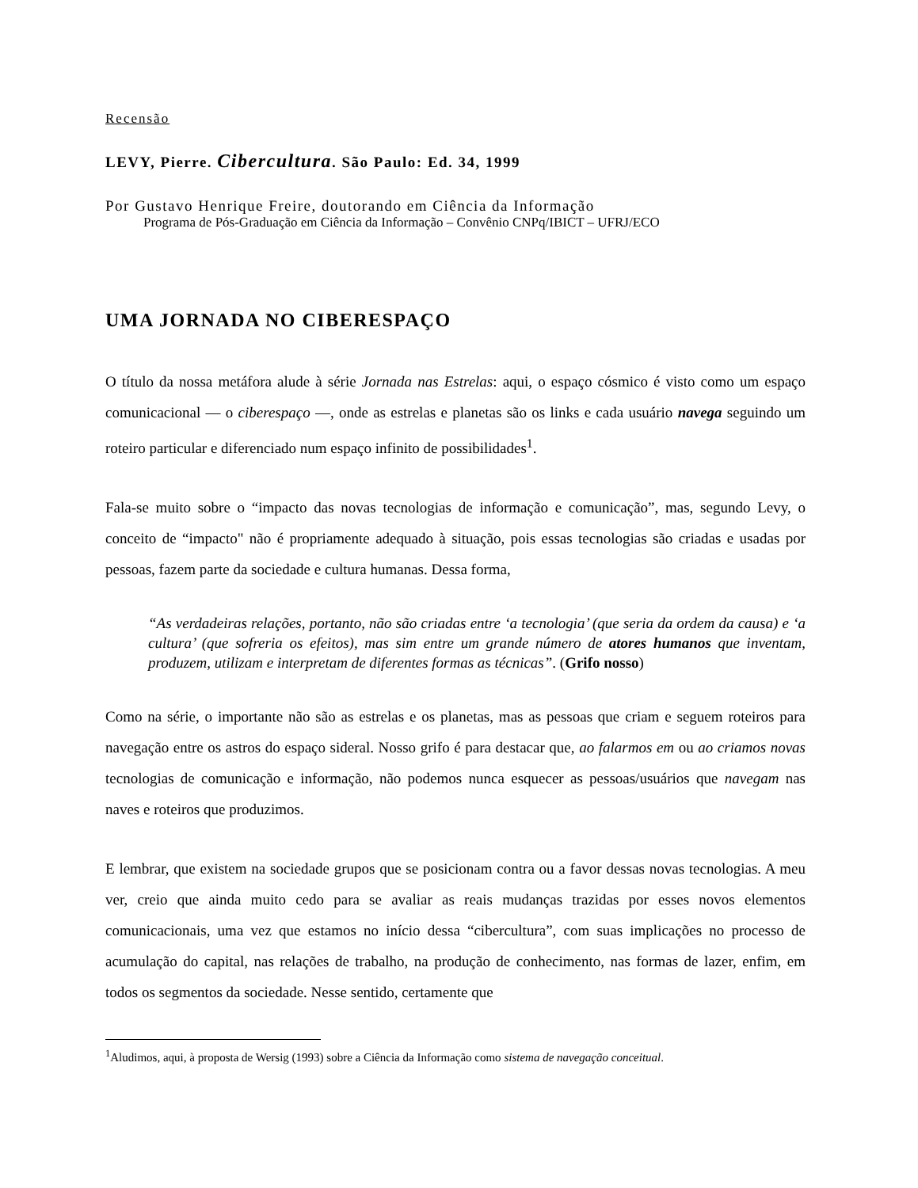Recensão
LEVY, Pierre. Cibercultura. São Paulo: Ed. 34, 1999
Por Gustavo Henrique Freire, doutorando em Ciência da Informação
Programa de Pós-Graduação em Ciência da Informação – Convênio CNPq/IBICT – UFRJ/ECO
UMA JORNADA NO CIBERESPAÇO
O título da nossa metáfora alude à série Jornada nas Estrelas: aqui, o espaço cósmico é visto como um espaço comunicacional — o ciberespaço —, onde as estrelas e planetas são os links e cada usuário navega seguindo um roteiro particular e diferenciado num espaço infinito de possibilidades<sup>1</sup>.
Fala-se muito sobre o “impacto das novas tecnologias de informação e comunicação”, mas, segundo Levy, o conceito de “impacto" não é propriamente adequado à situação, pois essas tecnologias são criadas e usadas por pessoas, fazem parte da sociedade e cultura humanas. Dessa forma,
“As verdadeiras relações, portanto, não são criadas entre ‘a tecnologia’ (que seria da ordem da causa) e ‘a cultura’ (que sofreria os efeitos), mas sim entre um grande número de atores humanos que inventam, produzem, utilizam e interpretam de diferentes formas as técnicas”. (Grifo nosso)
Como na série, o importante não são as estrelas e os planetas, mas as pessoas que criam e seguem roteiros para navegação entre os astros do espaço sideral. Nosso grifo é para destacar que, ao falarmos em ou ao criamos novas tecnologias de comunicação e informação, não podemos nunca esquecer as pessoas/usuários que navegam nas naves e roteiros que produzimos.
E lembrar, que existem na sociedade grupos que se posicionam contra ou a favor dessas novas tecnologias. A meu ver, creio que ainda muito cedo para se avaliar as reais mudanças trazidas por esses novos elementos comunicacionais, uma vez que estamos no início dessa “cibercultura”, com suas implicações no processo de acumulação do capital, nas relações de trabalho, na produção de conhecimento, nas formas de lazer, enfim, em todos os segmentos da sociedade. Nesse sentido, certamente que
<sup>1</sup> Aludimos, aqui, à proposta de Wersig (1993) sobre a Ciência da Informação como sistema de navegação conceitual.